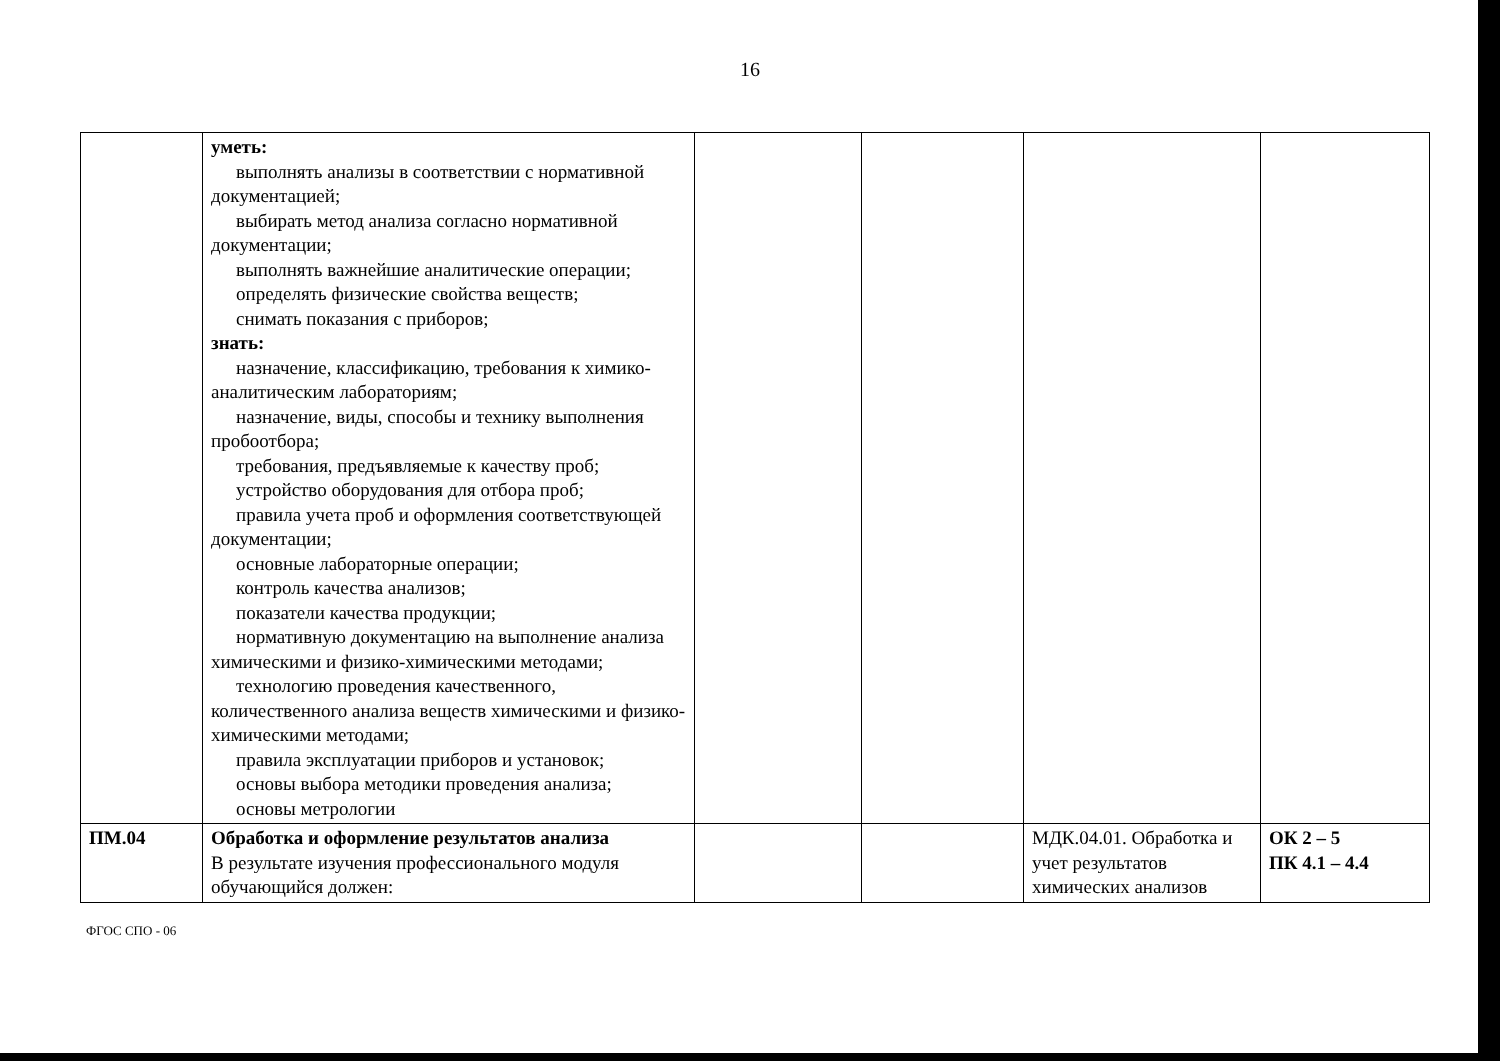16
| | уметь: выполнять анализы в соответствии с нормативной документацией; выбирать метод анализа согласно нормативной документации; выполнять важнейшие аналитические операции; определять физические свойства веществ; снимать показания с приборов; знать: назначение, классификацию, требования к химико-аналитическим лабораториям; назначение, виды, способы и технику выполнения пробоотбора; требования, предъявляемые к качеству проб; устройство оборудования для отбора проб; правила учета проб и оформления соответствующей документации; основные лабораторные операции; контроль качества анализов; показатели качества продукции; нормативную документацию на выполнение анализа химическими и физико-химическими методами; технологию проведения качественного, количественного анализа веществ химическими и физико-химическими методами; правила эксплуатации приборов и установок; основы выбора методики проведения анализа; основы метрологии | | | | |
| ПМ.04 | Обработка и оформление результатов анализа В результате изучения профессионального модуля обучающийся должен: | | | МДК.04.01. Обработка и учет результатов химических анализов | ОК 2 – 5 ПК 4.1 – 4.4 |
ФГОС СПО - 06